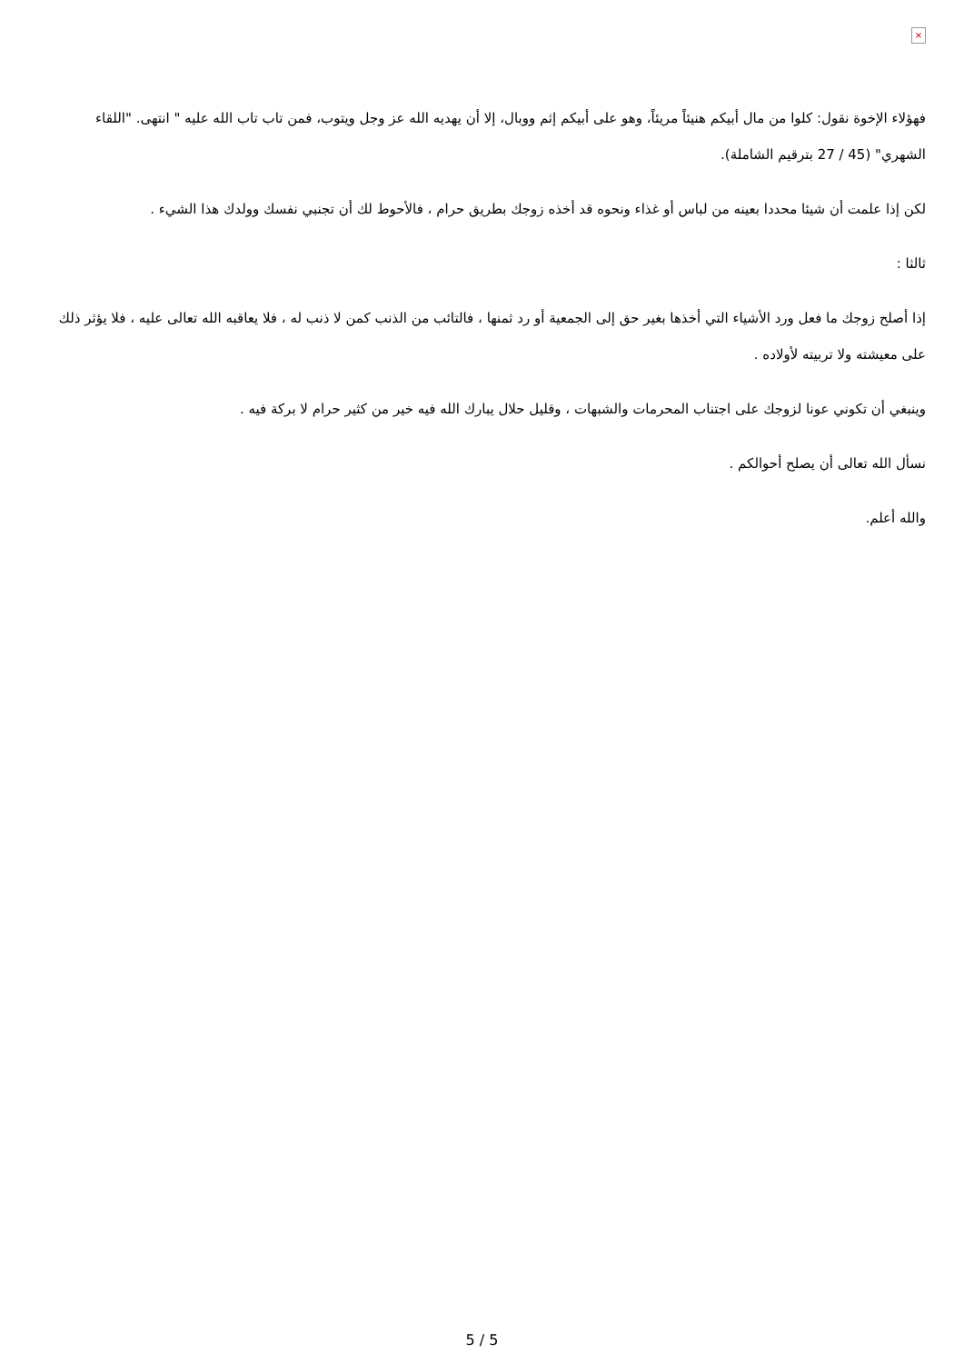×
فهؤلاء الإخوة نقول: كلوا من مال أبيكم هنيئاً مريئاً، وهو على أبيكم إثم ووبال، إلا أن يهديه الله عز وجل ويتوب، فمن تاب تاب الله عليه " انتهى. "اللقاء الشهري" (45 / 27 بترقيم الشاملة).
لكن إذا علمت أن شيئا محددا بعينه من لباس أو غذاء ونحوه قد أخذه زوجك بطريق حرام ، فالأحوط لك أن تجنبي نفسك وولدك هذا الشيء .
ثالثا :
إذا أصلح زوجك ما فعل ورد الأشياء التي أخذها بغير حق إلى الجمعية أو رد ثمنها ، فالتائب من الذنب كمن لا ذنب له ، فلا يعاقبه الله تعالى عليه ، فلا يؤثر ذلك على معيشته ولا تربيته لأولاده .
وينبغي أن تكوني عونا لزوجك على اجتناب المحرمات والشبهات ، وقليل حلال يبارك الله فيه خير من كثير حرام لا بركة فيه .
نسأل الله تعالى أن يصلح أحوالكم .
والله أعلم.
5 / 5